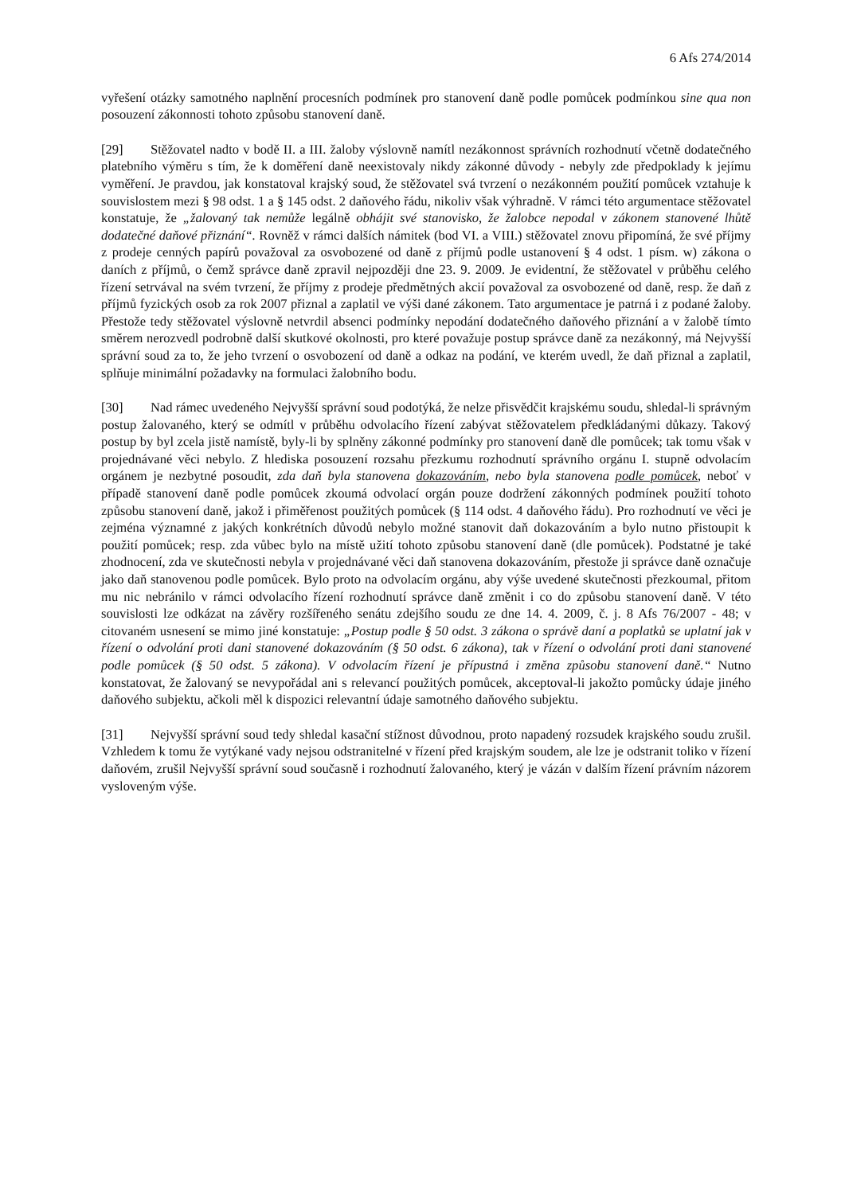6 Afs 274/2014
vyřešení otázky samotného naplnění procesních podmínek pro stanovení daně podle pomůcek podmínkou sine qua non posouzení zákonnosti tohoto způsobu stanovení daně.
[29] Stěžovatel nadto v bodě II. a III. žaloby výslovně namítl nezákonnost správních rozhodnutí včetně dodatečného platebního výměru s tím, že k doměření daně neexistovaly nikdy zákonné důvody - nebyly zde předpoklady k jejímu vyměření. Je pravdou, jak konstatoval krajský soud, že stěžovatel svá tvrzení o nezákonném použití pomůcek vztahuje k souvislostem mezi § 98 odst. 1 a § 145 odst. 2 daňového řádu, nikoliv však výhradně. V rámci této argumentace stěžovatel konstatuje, že „žalovaný tak nemůže legálně obhájit své stanovisko, že žalobce nepodal v zákonem stanovené lhůtě dodatečné daňové přiznání“. Rovněž v rámci dalších námitek (bod VI. a VIII.) stěžovatel znovu připomíná, že své příjmy z prodeje cenných papírů považoval za osvobozené od daně z příjmů podle ustanovení § 4 odst. 1 písm. w) zákona o daních z příjmů, o čemž správce daně zpravil nejpozději dne 23. 9. 2009. Je evidentní, že stěžovatel v průběhu celého řízení setrvával na svém tvrzení, že příjmy z prodeje předmětných akcií považoval za osvobozené od daně, resp. že daň z příjmů fyzických osob za rok 2007 přiznal a zaplatil ve výši dané zákonem. Tato argumentace je patrná i z podané žaloby. Přestože tedy stěžovatel výslovně netvrdil absenci podmínky nepodání dodatečného daňového přiznání a v žalobě tímto směrem nerozvedl podrobně další skutkové okolnosti, pro které považuje postup správce daně za nezákonný, má Nejvyšší správní soud za to, že jeho tvrzení o osvobození od daně a odkaz na podání, ve kterém uvedl, že daň přiznal a zaplatil, splňuje minimální požadavky na formulaci žalobního bodu.
[30] Nad rámec uvedeného Nejvyšší správní soud podotýká, že nelze přisvědčit krajskému soudu, shledal-li správným postup žalovaného, který se odmítl v průběhu odvolacího řízení zabývat stěžovatelem předkládanými důkazy. Takový postup by byl zcela jistě namístě, byly-li by splněny zákonné podmínky pro stanovení daně dle pomůcek; tak tomu však v projednávané věci nebylo. Z hlediska posouzení rozsahu přezkumu rozhodnutí správního orgánu I. stupně odvolacím orgánem je nezbytné posoudit, zda daň byla stanovena dokazováním, nebo byla stanovena podle pomůcek, neboť v případě stanovení daně podle pomůcek zkoumá odvolací orgán pouze dodržení zákonných podmínek použití tohoto způsobu stanovení daně, jakož i přiměřenost použitých pomůcek (§ 114 odst. 4 daňového řádu). Pro rozhodnutí ve věci je zejména významné z jakých konkrétních důvodů nebylo možné stanovit daň dokazováním a bylo nutno přistoupit k použití pomůcek; resp. zda vůbec bylo na místě užití tohoto způsobu stanovení daně (dle pomůcek). Podstatné je také zhodnocení, zda ve skutečnosti nebyla v projednávané věci daň stanovena dokazováním, přestože ji správce daně označuje jako daň stanovenou podle pomůcek. Bylo proto na odvolacím orgánu, aby výše uvedené skutečnosti přezkoumal, přitom mu nic nebránilo v rámci odvolacího řízení rozhodnutí správce daně změnit i co do způsobu stanovení daně. V této souvislosti lze odkázat na závěry rozšířeného senátu zdejšího soudu ze dne 14. 4. 2009, č. j. 8 Afs 76/2007 - 48; v citovaném usnesení se mimo jiné konstatuje: „Postup podle § 50 odst. 3 zákona o správě daní a poplatků se uplatní jak v řízení o odvolání proti dani stanovené dokazováním (§ 50 odst. 6 zákona), tak v řízení o odvolání proti dani stanovené podle pomůcek (§ 50 odst. 5 zákona). V odvolacím řízení je přípustná i změna způsobu stanovení daně.“ Nutno konstatovat, že žalovaný se nevypořádal ani s relevancí použitých pomůcek, akceptoval-li jakožto pomůcky údaje jiného daňového subjektu, ačkoli měl k dispozici relevantní údaje samotného daňového subjektu.
[31] Nejvyšší správní soud tedy shledal kasační stížnost důvodnou, proto napadený rozsudek krajského soudu zrušil. Vzhledem k tomu že vytýkané vady nejsou odstranitelné v řízení před krajským soudem, ale lze je odstranit toliko v řízení daňovém, zrušil Nejvyšší správní soud současně i rozhodnutí žalovaného, který je vázán v dalším řízení právním názorem vysloveným výše.